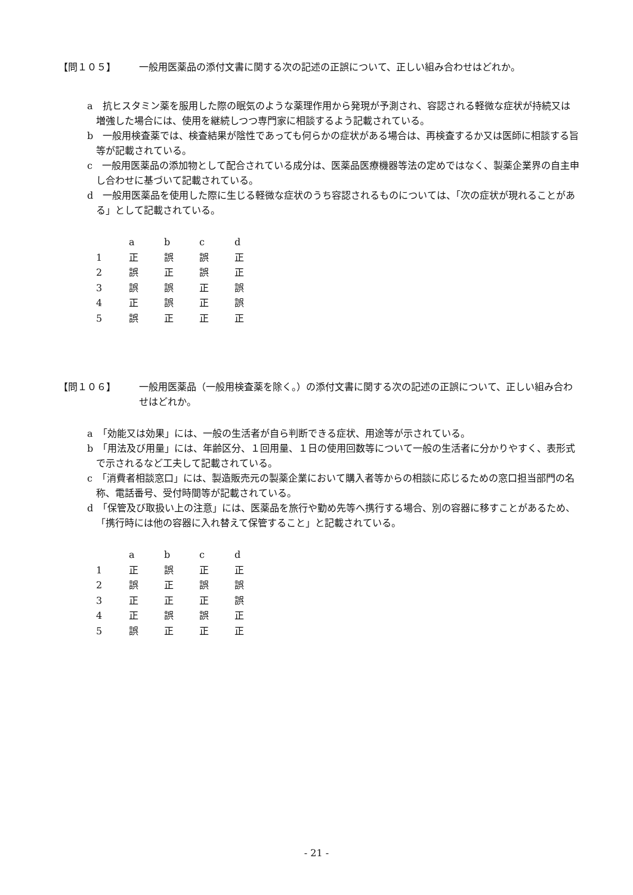【問１０５】 一般用医薬品の添付文書に関する次の記述の正誤について、正しい組み合わせはどれか。
a　抗ヒスタミン薬を服用した際の眠気のような薬理作用から発現が予測され、容認される軽微な症状が持続又は増強した場合には、使用を継続しつつ専門家に相談するよう記載されている。
b　一般用検査薬では、検査結果が陰性であっても何らかの症状がある場合は、再検査するか又は医師に相談する旨等が記載されている。
c　一般用医薬品の添加物として配合されている成分は、医薬品医療機器等法の定めではなく、製薬企業界の自主申し合わせに基づいて記載されている。
d　一般用医薬品を使用した際に生じる軽微な症状のうち容認されるものについては、「次の症状が現れることがある」として記載されている。
| | a | b | c | d |
| --- | --- | --- | --- | --- |
| 1 | 正 | 誤 | 誤 | 正 |
| 2 | 誤 | 正 | 誤 | 正 |
| 3 | 誤 | 誤 | 正 | 誤 |
| 4 | 正 | 誤 | 正 | 誤 |
| 5 | 誤 | 正 | 正 | 正 |
【問１０６】 一般用医薬品（一般用検査薬を除く。）の添付文書に関する次の記述の正誤について、正しい組み合わせはどれか。
a　「効能又は効果」には、一般の生活者が自ら判断できる症状、用途等が示されている。
b　「用法及び用量」には、年齢区分、１回用量、１日の使用回数等について一般の生活者に分かりやすく、表形式で示されるなど工夫して記載されている。
c　「消費者相談窓口」には、製造販売元の製薬企業において購入者等からの相談に応じるための窓口担当部門の名称、電話番号、受付時間等が記載されている。
d　「保管及び取扱い上の注意」には、医薬品を旅行や勤め先等へ携行する場合、別の容器に移すことがあるため、「携行時には他の容器に入れ替えて保管すること」と記載されている。
| | a | b | c | d |
| --- | --- | --- | --- | --- |
| 1 | 正 | 誤 | 正 | 正 |
| 2 | 誤 | 正 | 誤 | 誤 |
| 3 | 正 | 正 | 正 | 誤 |
| 4 | 正 | 誤 | 誤 | 正 |
| 5 | 誤 | 正 | 正 | 正 |
- 21 -